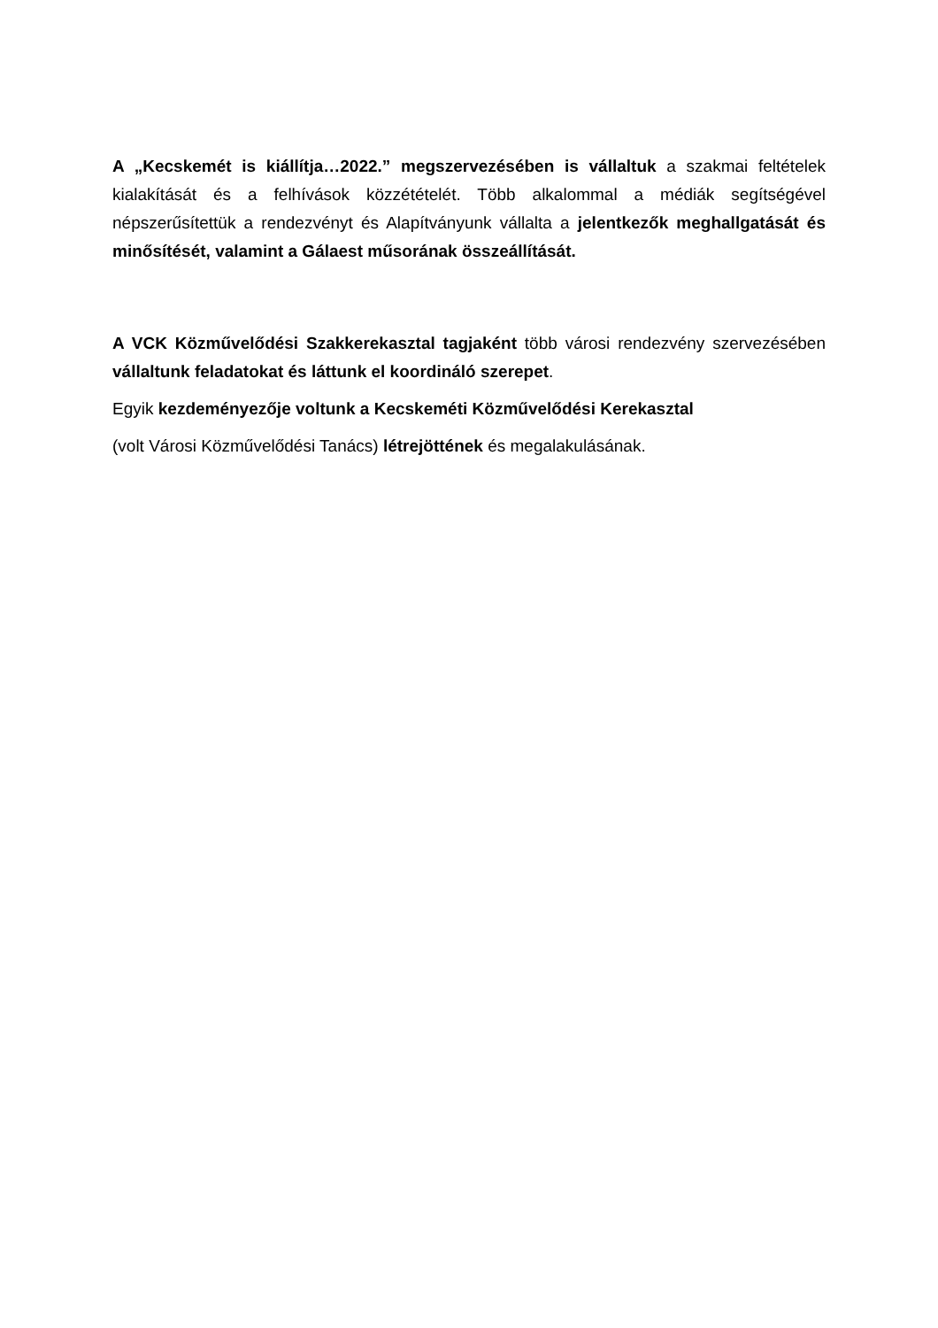A „Kecskemét is kiállítja…2022.” megszervezésében is vállaltuk a szakmai feltételek kialakítását és a felhívások közzétételét. Több alkalommal a médiák segítségével népszerűsítettük a rendezvényt és Alapítványunk vállalta a jelentkezők meghallgatását és minősítését, valamint a Gálaest műsorának összeállítását.
A VCK Közművelődési Szakkerekasztal tagjaként több városi rendezvény szervezésében vállaltunk feladatokat és láttunk el koordináló szerepet.
Egyik kezdeményezője voltunk a Kecskeméti Közművelődési Kerekasztal
(volt Városi Közművelődési Tanács) létrejöttének és megalakulásának.